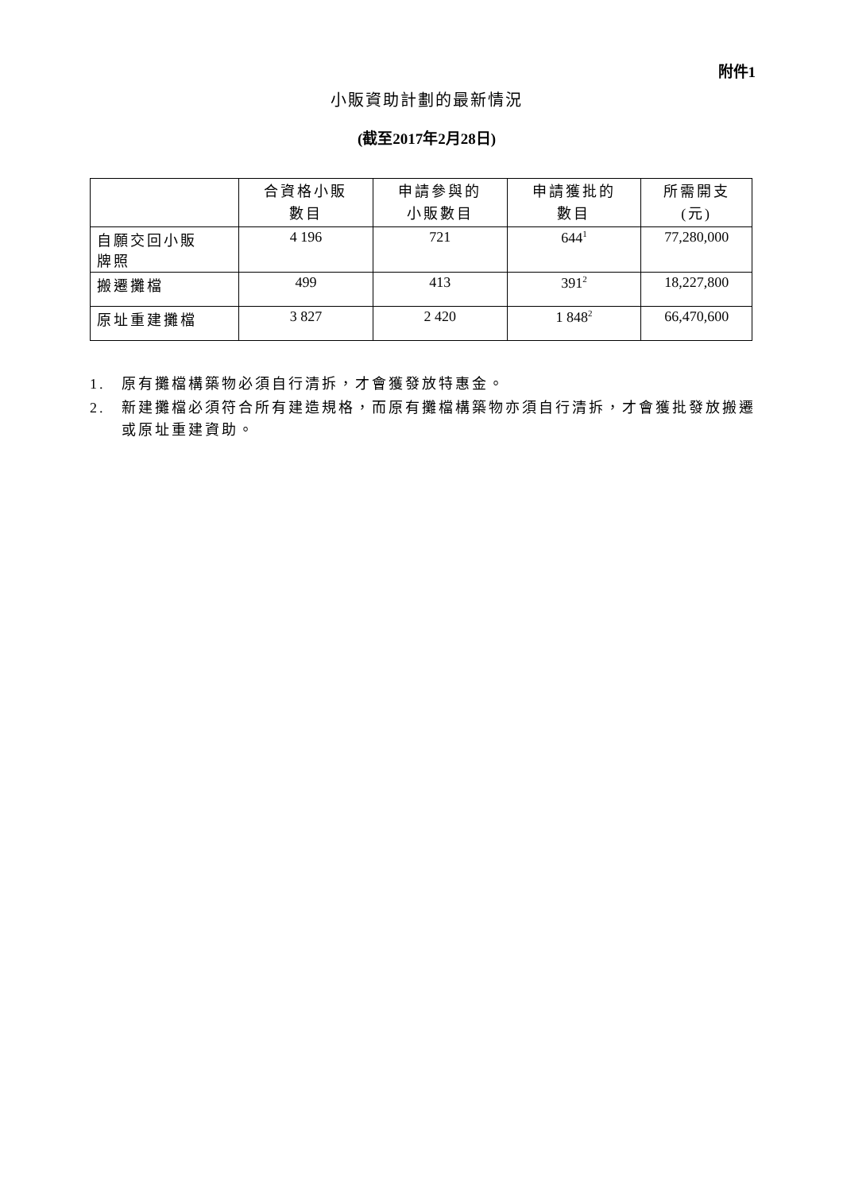附件1
小販資助計劃的最新情況
(截至2017年2月28日)
| | 合資格小販 數目 | 申請參與的 小販數目 | 申請獲批的 數目 | 所需開支 (元) |
| --- | --- | --- | --- | --- |
| 自願交回小販 牌照 | 4 196 | 721 | 644<sup>1</sup> | 77,280,000 |
| 搬遷攤檔 | 499 | 413 | 391<sup>2</sup> | 18,227,800 |
| 原址重建攤檔 | 3 827 | 2 420 | 1 848<sup>2</sup> | 66,470,600 |
1. 原有攤檔構築物必須自行清拆，才會獲發放特惠金。
2. 新建攤檔必須符合所有建造規格，而原有攤檔構築物亦須自行清拆，才會獲批發放搬遷或原址重建資助。